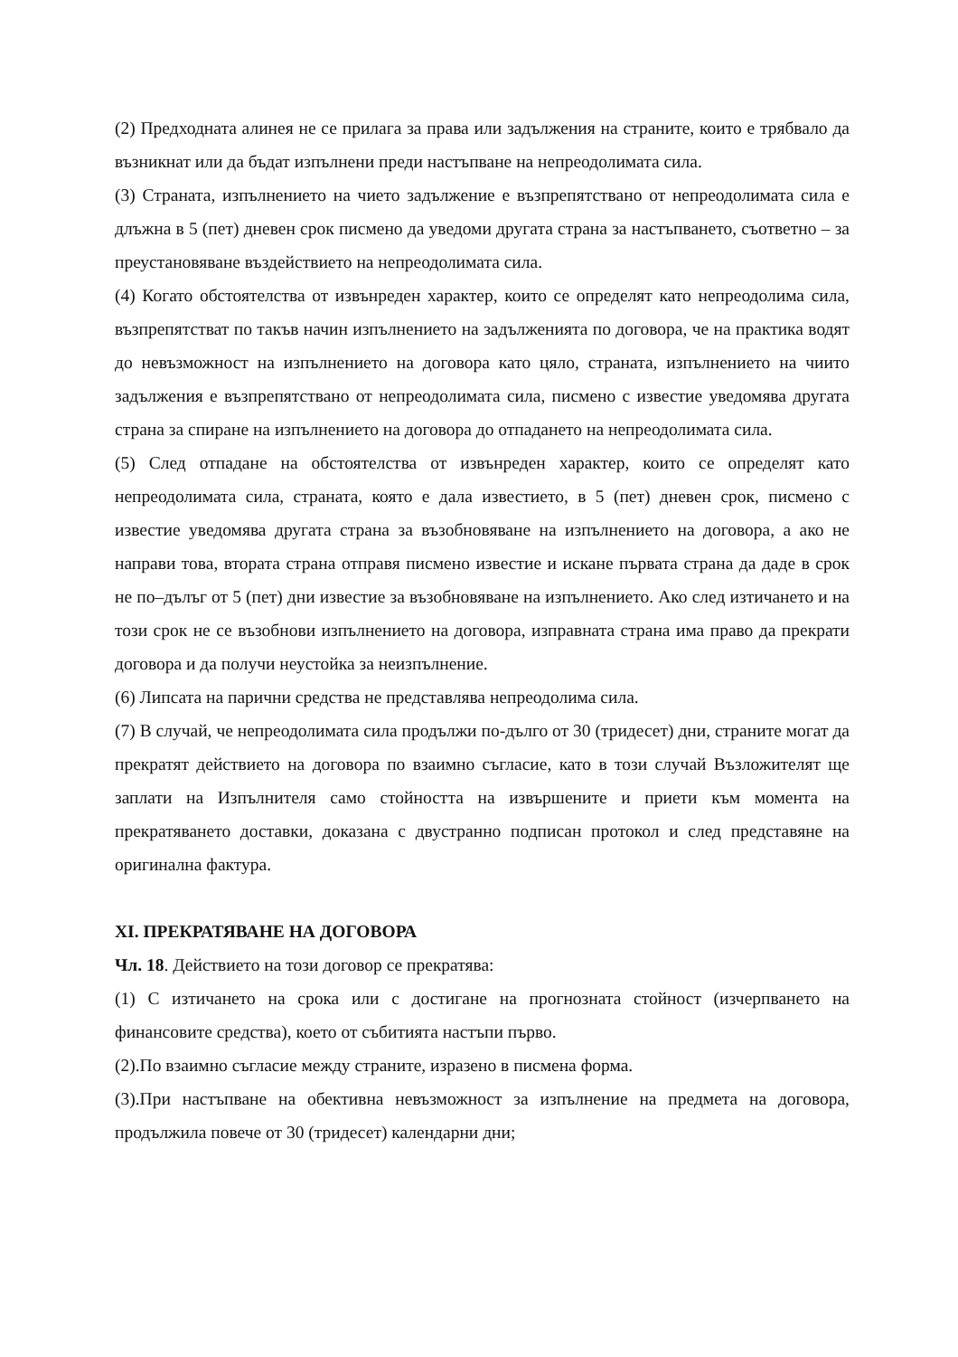(2) Предходната алинея не се прилага за права или задължения на страните, които е трябвало да възникнат или да бъдат изпълнени преди настъпване на непреодолимата сила.
(3) Страната, изпълнението на чието задължение е възпрепятствано от непреодолимата сила е длъжна в 5 (пет) дневен срок писмено да уведоми другата страна за настъпването, съответно – за преустановяване въздействието на непреодолимата сила.
(4) Когато обстоятелства от извънреден характер, които се определят като непреодолима сила, възпрепятстват по такъв начин изпълнението на задълженията по договора, че на практика водят до невъзможност на изпълнението на договора като цяло, страната, изпълнението на чиито задължения е възпрепятствано от непреодолимата сила, писмено с известие уведомява другата страна за спиране на изпълнението на договора до отпадането на непреодолимата сила.
(5) След отпадане на обстоятелства от извънреден характер, които се определят като непреодолимата сила, страната, която е дала известието, в 5 (пет) дневен срок, писмено с известие уведомява другата страна за възобновяване на изпълнението на договора, а ако не направи това, втората страна отправя писмено известие и искане първата страна да даде в срок не по–дълъг от 5 (пет) дни известие за възобновяване на изпълнението. Ако след изтичането и на този срок не се възобнови изпълнението на договора, изправната страна има право да прекрати договора и да получи неустойка за неизпълнение.
(6) Липсата на парични средства не представлява непреодолима сила.
(7) В случай, че непреодолимата сила продължи по-дълго от 30 (тридесет) дни, страните могат да прекратят действието на договора по взаимно съгласие, като в този случай Възложителят ще заплати на Изпълнителя само стойността на извършените и приети към момента на прекратяването доставки, доказана с двустранно подписан протокол и след представяне на оригинална фактура.
XI. ПРЕКРАТЯВАНЕ НА ДОГОВОРА
Чл. 18. Действието на този договор се прекратява:
(1) С изтичането на срока или с достигане на прогнозната стойност (изчерпването на финансовите средства), което от събитията настъпи първо.
(2).По взаимно съгласие между страните, изразено в писмена форма.
(3).При настъпване на обективна невъзможност за изпълнение на предмета на договора, продължила повече от 30 (тридесет) календарни дни;